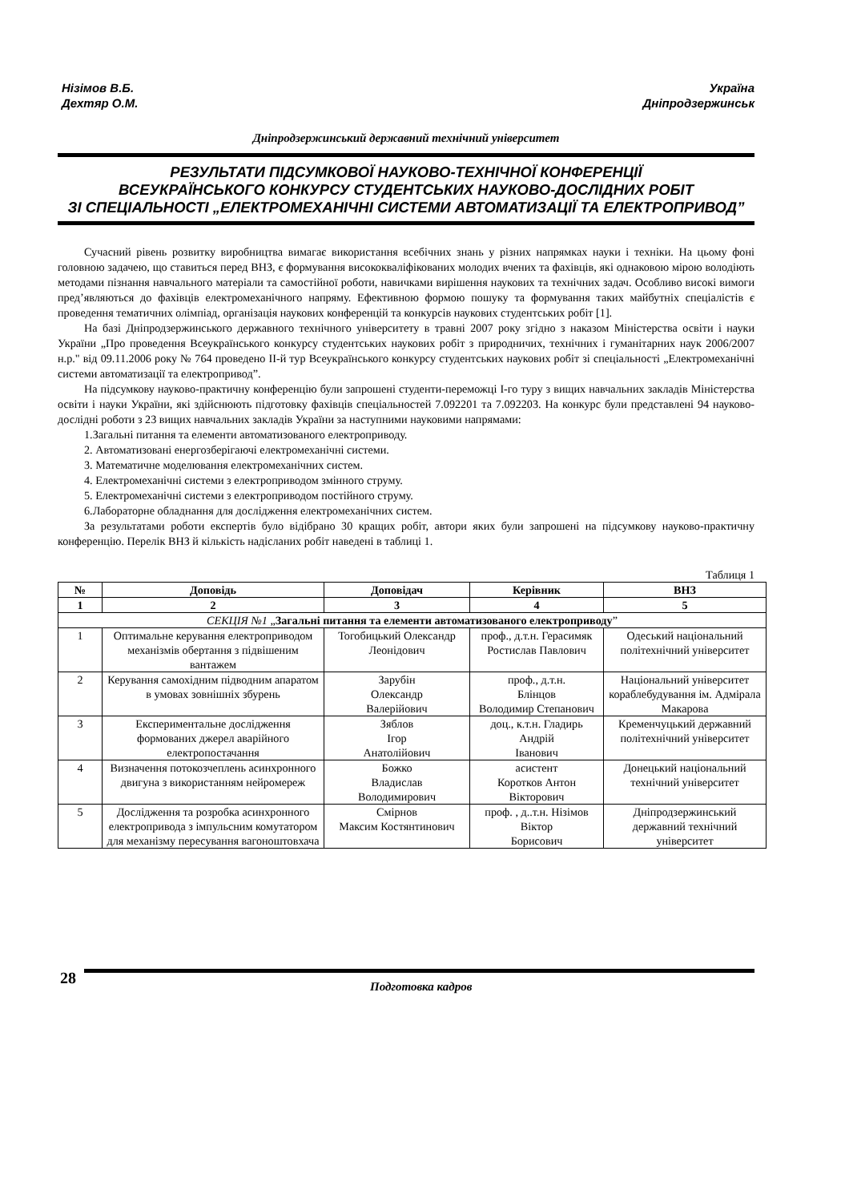Нізімов В.Б.
Дехтяр О.М.
Україна
Дніпродзержинськ
Дніпродзержинський державний технічний університет
РЕЗУЛЬТАТИ ПІДСУМКОВОЇ НАУКОВО-ТЕХНІЧНОЇ КОНФЕРЕНЦІЇ
ВСЕУКРАЇНСЬКОГО КОНКУРСУ СТУДЕНТСЬКИХ НАУКОВО-ДОСЛІДНИХ РОБІТ
ЗІ СПЕЦІАЛЬНОСТІ „ЕЛЕКТРОМЕХАНІЧНІ СИСТЕМИ АВТОМАТИЗАЦІЇ ТА ЕЛЕКТРОПРИВОД”
Сучасний рівень розвитку виробництва вимагає використання всебічних знань у різних напрямках науки і техніки. На цьому фоні головною задачею, що ставиться перед ВНЗ, є формування висококваліфікованих молодих вчених та фахівців, які однаковою мірою володіють методами пізнання навчального матеріали та самостійної роботи, навичками вирішення наукових та технічних задач. Особливо високі вимоги пред’являються до фахівців електромеханічного напряму. Ефективною формою пошуку та формування таких майбутніх спеціалістів є проведення тематичних олімпіад, організація наукових конференцій та конкурсів наукових студентських робіт [1].
На базі Дніпродзержинського державного технічного університету в травні 2007 року згідно з наказом Міністерства освіти і науки України „Про проведення Всеукраїнського конкурсу студентських наукових робіт з природничих, технічних і гуманітарних наук 2006/2007 н.р." від 09.11.2006 року № 764 проведено ІІ-й тур Всеукраїнського конкурсу студентських наукових робіт зі спеціальності „Електромеханічні системи автоматизації та електропривод”.
На підсумкову науково-практичну конференцію були запрошені студенти-переможці І-го туру з вищих навчальних закладів Міністерства освіти і науки України, які здійснюють підготовку фахівців спеціальностей 7.092201 та 7.092203. На конкурс були представлені 94 науково-дослідні роботи з 23 вищих навчальних закладів України за наступними науковими напрямами:
1.Загальні питання та елементи автоматизованого електроприводу.
2. Автоматизовані енергозберігаючі електромеханічні системи.
3. Математичне моделювання електромеханічних систем.
4. Електромеханічні системи з електроприводом змінного струму.
5. Електромеханічні системи з електроприводом постійного струму.
6.Лабораторне обладнання для дослідження електромеханічних систем.
За результатами роботи експертів було відібрано 30 кращих робіт, автори яких були запрошені на підсумкову науково-практичну конференцію. Перелік ВНЗ й кількість надісланих робіт наведені в таблиці 1.
Таблиця 1
| № | Доповідь | Доповідач | Керівник | ВНЗ |
| --- | --- | --- | --- | --- |
| 1 | 2 | 3 | 4 | 5 |
| СЕКЦІЯ №1 „ Загальні питання та елементи автоматизованого електроприводу ” | | | | |
| 1 | Оптимальне керування електроприводом механізмів обертання з підвішеним вантажем | Тогобицький Олександр Леонідович | проф., д.т.н. Герасимяк Ростислав Павлович | Одеський національний політехнічний університет |
| 2 | Керування самохідним підводним апаратом в умовах зовнішніх збурень | Зарубін Олександр Валерійович | проф., д.т.н. Блінцов Володимир Степанович | Національний університет кораблебудування ім. Адмірала Макарова |
| 3 | Експериментальне дослідження формованих джерел аварійного електропостачання | Зяблов Ігор Анатолійович | доц., к.т.н. Гладирь Андрій Іванович | Кременчуцький державний політехнічний університет |
| 4 | Визначення потокозчеплень асинхронного двигуна з використанням нейромереж | Божко Владислав Володимирович | асистент Коротков Антон Вікторович | Донецький національний технічний університет |
| 5 | Дослідження та розробка асинхронного електропривода з імпульсним комутатором для механізму пересування вагоноштовхача | Смірнов Максим Костянтинович | проф. , д..т.н. Нізімов Віктор Борисович | Дніпродзержинський державний технічний університет |
28 Подготовка кадров